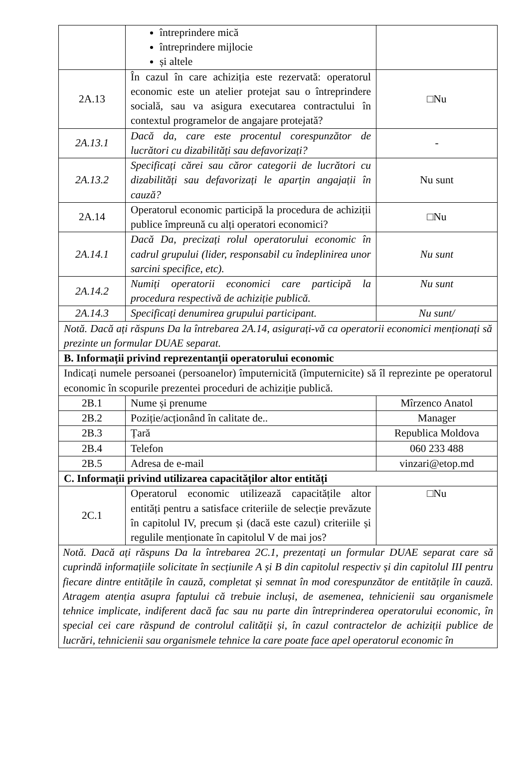| | întreprindere mică întreprindere mijlocie și altele | |
| 2A.13 | În cazul în care achiziția este rezervată: operatorul economic este un atelier protejat sau o întreprindere socială, sau va asigura executarea contractului în contextul programelor de angajare protejată? | □Nu |
| 2A.13.1 | Dacă da, care este procentul corespunzător de lucrători cu dizabilități sau defavorizați? | - |
| 2A.13.2 | Specificați cărei sau căror categorii de lucrători cu dizabilități sau defavorizați le aparțin angajații în cauză? | Nu sunt |
| 2A.14 | Operatorul economic participă la procedura de achiziții publice împreună cu alți operatori economici? | □Nu |
| 2A.14.1 | Dacă Da, precizați rolul operatorului economic în cadrul grupului (lider, responsabil cu îndeplinirea unor sarcini specifice, etc). | Nu sunt |
| 2A.14.2 | Numiți operatorii economici care participă la procedura respectivă de achiziție publică. | Nu sunt |
| 2A.14.3 | Specificați denumirea grupului participant. | Nu sunt/ |
| Notă. Dacă ați răspuns Da la întrebarea 2A.14, asigurați-vă ca operatorii economici menționați să prezinte un formular DUAE separat. | | |
| B. Informații privind reprezentanții operatorului economic | | |
| Indicați numele persoanei (persoanelor) împuternicită (împuternicite) să îl reprezinte pe operatorul economic în scopurile prezentei proceduri de achiziție publică. | | |
| 2B.1 | Nume și prenume | Mîrzenco Anatol |
| 2B.2 | Poziție/acționând în calitate de.. | Manager |
| 2B.3 | Țară | Republica Moldova |
| 2B.4 | Telefon | 060 233 488 |
| 2B.5 | Adresa de e-mail | vinzari@etop.md |
| C. Informații privind utilizarea capacităților altor entități | | |
| 2C.1 | Operatorul economic utilizează capacitățile altor entități pentru a satisface criteriile de selecție prevăzute în capitolul IV, precum și (dacă este cazul) criteriile și regulile menționate în capitolul V de mai jos? | □Nu |
| Notă. Dacă ați răspuns Da la întrebarea 2C.1, prezentați un formular DUAE separat care să cuprindă informațiile solicitate în secțiunile A și B din capitolul respectiv și din capitolul III pentru fiecare dintre entitățile în cauză, completat și semnat în mod corespunzător de entitățile în cauză. Atragem atenția asupra faptului că trebuie incluși, de asemenea, tehnicienii sau organismele tehnice implicate, indiferent dacă fac sau nu parte din întreprinderea operatorului economic, în special cei care răspund de controlul calității și, în cazul contractelor de achiziții publice de lucrări, tehnicienii sau organismele tehnice la care poate face apel operatorul economic în | | |